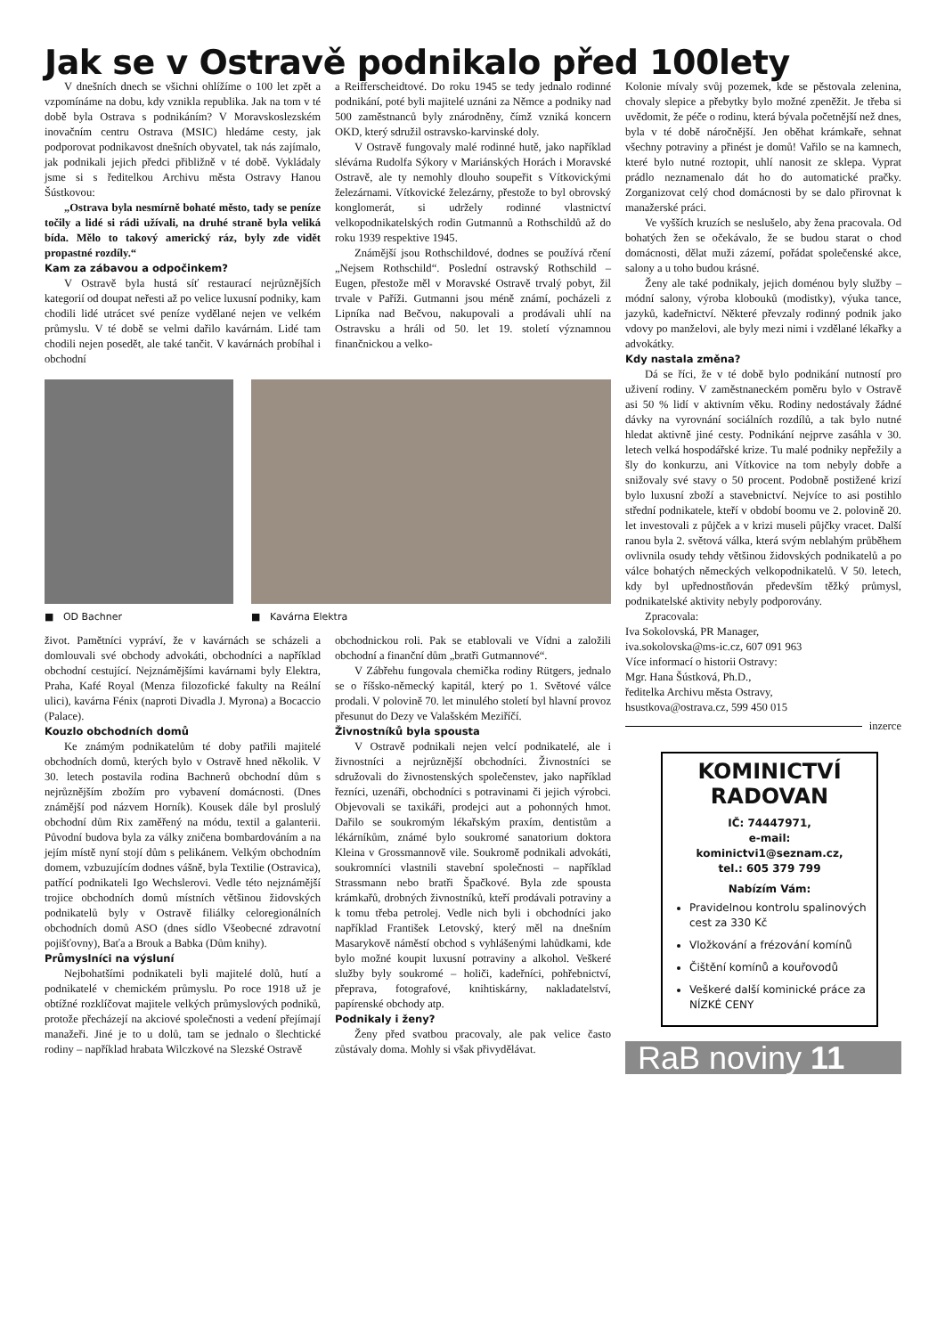Jak se v Ostravě podnikalo před 100lety
V dnešních dnech se všichni ohlížíme o 100 let zpět a vzpomínáme na dobu, kdy vznikla republika. Jak na tom v té době byla Ostrava s podnikáním? V Moravskoslezském inovačním centru Ostrava (MSIC) hledáme cesty, jak podporovat podnikavost dnešních obyvatel, tak nás zajímalo, jak podnikali jejich předci přibližně v té době. Vykládaly jsme si s ředitelkou Archivu města Ostravy Hanou Šústkovou:
„Ostrava byla nesmírně bohaté město, tady se peníze točily a lidé si rádi užívali, na druhé straně byla veliká bída. Mělo to takový americký ráz, byly zde vidět propastné rozdíly.“
Kam za zábavou a odpočinkem?
V Ostravě byla hustá síť restaurací nejrůznějších kategorií od doupat neřesti až po velice luxusní podniky, kam chodili lidé utrácet své peníze vydělané nejen ve velkém průmyslu. V té době se velmi dařilo kavárnám. Lidé tam chodili nejen posedět, ale také tančit. V kavárnách probíhal i obchodní
a Reifferscheidtové. Do roku 1945 se tedy jednalo rodinné podnikání, poté byli majitelé uznáni za Němce a podniky nad 500 zaměstnanců byly znárodněny, čímž vzniká koncern OKD, který sdružil ostravsko-karvinské doly.
V Ostravě fungovaly malé rodinné hutě, jako například slévárna Rudolfa Sýkory v Mariánských Horách i Moravské Ostravě, ale ty nemohly dlouho soupeřit s Vítkovickými železárnami. Vítkovické železárny, přestože to byl obrovský konglomerát, si udržely rodinné vlastnictví velkopodnikatelských rodin Gutmannů a Rothschildů až do roku 1939 respektive 1945.
Známější jsou Rothschildové, dodnes se používá rčení „Nejsem Rothschild“. Poslední ostravský Rothschild – Eugen, přestože měl v Moravské Ostravě trvalý pobyt, žil trvale v Paříži. Gutmanni jsou méně známí, pocházeli z Lipníka nad Bečvou, nakupovali a prodávali uhlí na Ostravsku a hráli od 50. let 19. století významnou finančnickou a velko-
■ OD Bachner ■ Kavárna Elektra
život. Pamětníci vypráví, že v kavárnách se scházeli a domlouvali své obchody advokáti, obchodníci a například obchodní cestující. Nejznámějšími kavárnami byly Elektra, Praha, Kafé Royal (Menza filozofické fakulty na Reální ulici), kavárna Fénix (naproti Divadla J. Myrona) a Bocaccio (Palace).
Kouzlo obchodních domů
Ke známým podnikatelům té doby patřili majitelé obchodních domů, kterých bylo v Ostravě hned několik. V 30. letech postavila rodina Bachnerů obchodní dům s nejrůznějším zbožím pro vybavení domácnosti. (Dnes známější pod názvem Horník). Kousek dále byl proslulý obchodní dům Rix zaměřený na módu, textil a galanterii. Původní budova byla za války zničena bombardováním a na jejím místě nyní stojí dům s pelikánem. Velkým obchodním domem, vzbuzujícím dodnes vášně, byla Textilie (Ostravica), patřící podnikateli Igo Wechslerovi. Vedle této nejznámější trojice obchodních domů místních většinou židovských podnikatelů byly v Ostravě filiálky celoregionálních obchodních domů ASO (dnes sídlo Všeobecné zdravotní pojišťovny), Baťa a Brouk a Babka (Dům knihy).
Průmyslníci na výsluní
Nejbohatšími podnikateli byli majitelé dolů, hutí a podnikatelé v chemickém průmyslu. Po roce 1918 už je obtížné rozklíčovat majitele velkých průmyslových podniků, protože přecházejí na akciové společnosti a vedení přejímají manažeři. Jiné je to u dolů, tam se jednalo o šlechtické rodiny – například hrabata Wilczkové na Slezské Ostravě
obchodnickou roli. Pak se etablovali ve Vídni a založili obchodní a finanční dům „bratři Gutmannové“.
V Zábřehu fungovala chemička rodiny Rütgers, jednalo se o říšsko-německý kapitál, který po 1. Světové válce prodali. V polovině 70. let minulého století byl hlavní provoz přesunut do Dezy ve Valašském Meziříčí.
Živnostníků byla spousta
V Ostravě podnikali nejen velcí podnikatelé, ale i živnostníci a nejrůznější obchodníci. Živnostníci se sdružovali do živnostenských společenstev, jako například řezníci, uzenáři, obchodníci s potravinami či jejich výrobci. Objevovali se taxikáři, prodejci aut a pohonných hmot. Dařilo se soukromým lékařským praxím, dentistům a lékárníkům, známé bylo soukromé sanatorium doktora Kleina v Grossmannově vile. Soukromě podnikali advokáti, soukromníci vlastnili stavební společnosti – například Strassmann nebo bratři Špačkové. Byla zde spousta krámkařů, drobných živnostníků, kteří prodávali potraviny a k tomu třeba petrolej. Vedle nich byli i obchodníci jako například František Letovský, který měl na dnešním Masarykově náměstí obchod s vyhlášenými lahůdkami, kde bylo možné koupit luxusní potraviny a alkohol. Veškeré služby byly soukromé – holiči, kadeřníci, pohřebnictví, přeprava, fotografové, knihtiskárny, nakladatelství, papírenské obchody atp.
Podnikaly i ženy?
Ženy před svatbou pracovaly, ale pak velice často zůstávaly doma. Mohly si však přivydělávat.
Kolonie mívaly svůj pozemek, kde se pěstovala zelenina, chovaly slepice a přebytky bylo možné zpeněžit. Je třeba si uvědomit, že péče o rodinu, která bývala početnější než dnes, byla v té době náročnější. Jen oběhat krámkaře, sehnat všechny potraviny a přinést je domů! Vařilo se na kamnech, které bylo nutné roztopit, uhlí nanosit ze sklepa. Vyprat prádlo neznamenalo dát ho do automatické pračky. Zorganizovat celý chod domácnosti by se dalo přirovnat k manažerské práci.
Ve vyšších kruzích se neslušelo, aby žena pracovala. Od bohatých žen se očekávalo, že se budou starat o chod domácnosti, dělat muži zázemí, pořádat společenské akce, salony a u toho budou krásné.
Ženy ale také podnikaly, jejich doménou byly služby – módní salony, výroba klobouků (modistky), výuka tance, jazyků, kadeřnictví. Některé převzaly rodinný podnik jako vdovy po manželovi, ale byly mezi nimi i vzdělané lékařky a advokátky.
Kdy nastala změna?
Dá se říci, že v té době bylo podnikání nutností pro uživení rodiny. V zaměstnaneckém poměru bylo v Ostravě asi 50 % lidí v aktivním věku. Rodiny nedostávaly žádné dávky na vyrovnání sociálních rozdílů, a tak bylo nutné hledat aktivně jiné cesty. Podnikání nejprve zasáhla v 30. letech velká hospodářské krize. Tu malé podniky nepřežily a šly do konkurzu, ani Vítkovice na tom nebyly dobře a snižovaly své stavy o 50 procent. Podobně postižené krizí bylo luxusní zboží a stavebnictví. Nejvíce to asi postihlo střední podnikatele, kteří v období boomu ve 2. polovině 20. let investovali z půjček a v krizi museli půjčky vracet. Další ranou byla 2. světová válka, která svým neblahým průběhem ovlivnila osudy tehdy většinou židovských podnikatelů a po válce bohatých německých velkopodnikatelů. V 50. letech, kdy byl upřednostňován především těžký průmysl, podnikatelské aktivity nebyly podporovány.
Zpracovala:
Iva Sokolovská, PR Manager,
iva.sokolovska@ms-ic.cz, 607 091 963
Více informací o historii Ostravy:
Mgr. Hana Šústková, Ph.D.,
ředitelka Archivu města Ostravy,
hsustkova@ostrava.cz, 599 450 015
inzerce
KOMINICTVÍ
RADOVAN
IČ: 74447971,
e-mail:
kominictvi1@seznam.cz,
tel.: 605 379 799
Nabízím Vám:
Pravidelnou kontrolu spalinových cest za 330 Kč
Vložkování a frézování komínů
Čištění komínů a kouřovodů
Veškeré další kominické práce za NÍZKÉ CENY
RaB noviny 11